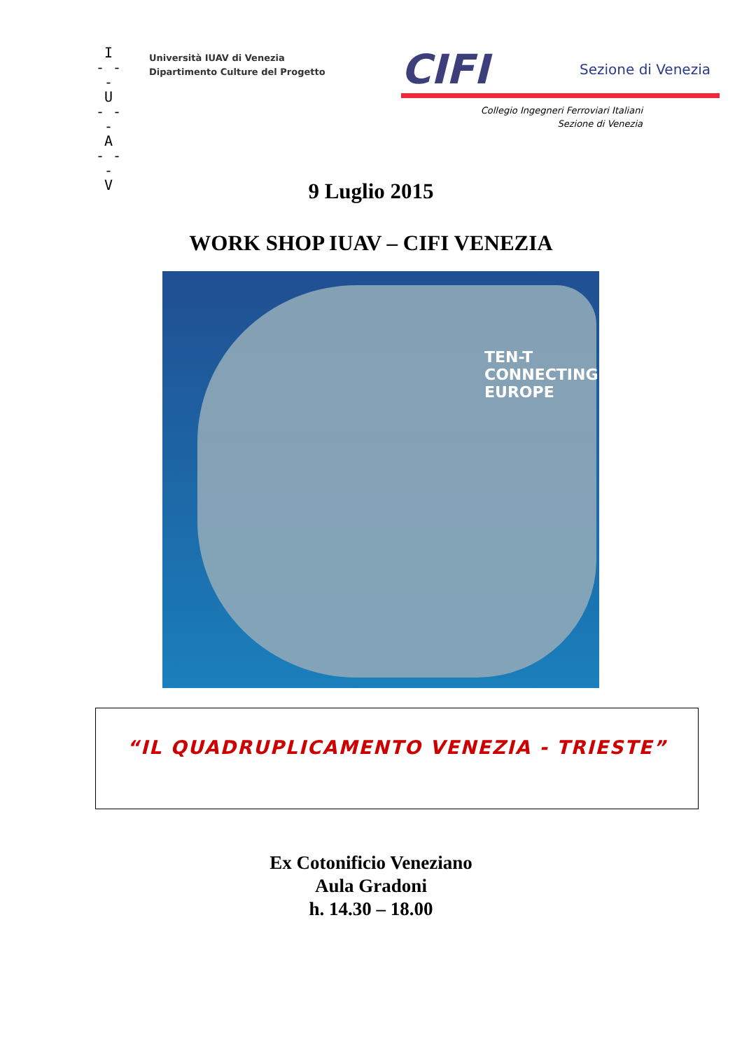I
- - -
U
- - -
A
- - -
V
Università IUAV di Venezia
Dipartimento Culture del Progetto
CIFI Sezione di Venezia
Collegio Ingegneri Ferroviari Italiani
Sezione di Venezia
9 Luglio 2015
WORK SHOP IUAV – CIFI VENEZIA
TEN-T
CONNECTING
EUROPE
“IL QUADRUPLICAMENTO VENEZIA - TRIESTE”
Ex Cotonificio Veneziano
Aula Gradoni
h. 14.30 – 18.00